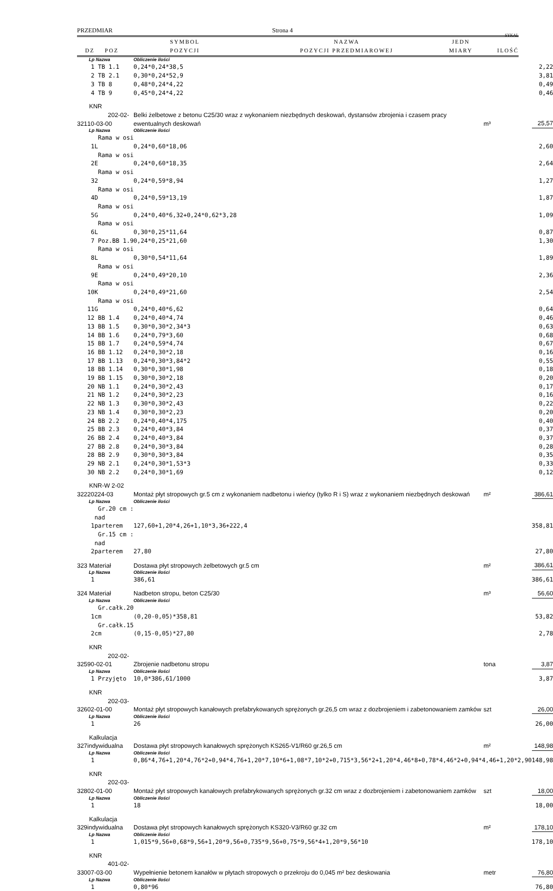PRZEDMIAR Strona 4
SYKAL
| DZ | POZ | SYMBOL POZYCJI | NAZWA POZYCJI PRZEDMIAROWEJ | JEDN MIARY | ILOŚĆ |
| --- | --- | --- | --- | --- | --- |
| | | Lp | Nazwa | Obliczenie ilości | | |
| | | 1 | TB 1.1 | 0,24*0,24*38,5 | | 2,22 |
| | | 2 | TB 2.1 | 0,30*0,24*52,9 | | 3,81 |
| | | 3 | TB 8 | 0,48*0,24*4,22 | | 0,49 |
| | | 4 | TB 9 | 0,45*0,24*4,22 | | 0,46 |
| 3 | 21 | KNR 202-02-10-03-00 | | Belki żelbetowe z betonu C25/30 wraz z wykonaniem niezbędnych deskowań, dystansów zbrojenia i czasem pracy ewentualnych deskowań | m³ | 25,57 |
| | | Lp | Nazwa | Obliczenie ilości | | |
| | | 1 | Rama w osi L | 0,24*0,60*18,06 | | 2,60 |
| | | 2 | Rama w osi E | 0,24*0,60*18,35 | | 2,64 |
| | | 3 | Rama w osi 2 | 0,24*0,59*8,94 | | 1,27 |
| | | 4 | Rama w osi D | 0,24*0,59*13,19 | | 1,87 |
| | | 5 | Rama w osi G | 0,24*0,40*6,32+0,24*0,62*3,28 | | 1,09 |
| | | 6 | Rama w osi L | 0,30*0,25*11,64 | | 0,87 |
| | | 7 | Poz.BB 1.9 | 0,24*0,25*21,60 | | 1,30 |
| | | 8 | Rama w osi L | 0,30*0,54*11,64 | | 1,89 |
| | | 9 | Rama w osi E | 0,24*0,49*20,10 | | 2,36 |
| | | 10 | Rama w osi K | 0,24*0,49*21,60 | | 2,54 |
| | | 11 | Rama w osi G | 0,24*0,40*6,62 | | 0,64 |
| | | 12 | BB 1.4 | 0,24*0,40*4,74 | | 0,46 |
| | | 13 | BB 1.5 | 0,30*0,30*2,34*3 | | 0,63 |
| | | 14 | BB 1.6 | 0,24*0,79*3,60 | | 0,68 |
| | | 15 | BB 1.7 | 0,24*0,59*4,74 | | 0,67 |
| | | 16 | BB 1.12 | 0,24*0,30*2,18 | | 0,16 |
| | | 17 | BB 1.13 | 0,24*0,30*3,84*2 | | 0,55 |
| | | 18 | BB 1.14 | 0,30*0,30*1,98 | | 0,18 |
| | | 19 | BB 1.15 | 0,30*0,30*2,18 | | 0,20 |
| | | 20 | NB 1.1 | 0,24*0,30*2,43 | | 0,17 |
| | | 21 | NB 1.2 | 0,24*0,30*2,23 | | 0,16 |
| | | 22 | NB 1.3 | 0,30*0,30*2,43 | | 0,22 |
| | | 23 | NB 1.4 | 0,30*0,30*2,23 | | 0,20 |
| | | 24 | BB 2.2 | 0,24*0,40*4,175 | | 0,40 |
| | | 25 | BB 2.3 | 0,24*0,40*3,84 | | 0,37 |
| | | 26 | BB 2.4 | 0,24*0,40*3,84 | | 0,37 |
| | | 27 | BB 2.8 | 0,24*0,30*3,84 | | 0,28 |
| | | 28 | BB 2.9 | 0,30*0,30*3,84 | | 0,35 |
| | | 29 | NB 2.1 | 0,24*0,30*1,53*3 | | 0,33 |
| | | 30 | NB 2.2 | 0,24*0,30*1,69 | | 0,12 |
| 3 | 22 | KNR-W 2-02 20224-03 | | Montaż płyt stropowych gr.5 cm z wykonaniem nadbetonu i wieńcy (tylko R i S) wraz z wykonaniem niezbędnych deskowań | m² | 386,61 |
| | | Lp | Nazwa | Obliczenie ilości | | |
| | | 1 | Gr.20 cm : nad parterem | 127,60+1,20*4,26+1,10*3,36+222,4 | | 358,81 |
| | | 2 | Gr.15 cm : nad parterem | 27,80 | | 27,80 |
| 3 | 23 | Materiał | | Dostawa płyt stropowych żelbetowych gr.5 cm | m² | 386,61 |
| | | Lp | Nazwa | Obliczenie ilości | | |
| | | 1 | | 386,61 | | 386,61 |
| 3 | 24 | Materiał | | Nadbeton stropu, beton C25/30 | m³ | 56,60 |
| | | Lp | Nazwa | Obliczenie ilości | | |
| | | 1 | Gr.całk.20 cm | (0,20-0,05)*358,81 | | 53,82 |
| | | 2 | Gr.całk.15 cm | (0,15-0,05)*27,80 | | 2,78 |
| 3 | 25 | KNR 202-02-90-02-01 | | Zbrojenie nadbetonu stropu | tona | 3,87 |
| | | Lp | Nazwa | Obliczenie ilości | | |
| | | 1 | Przyjęto | 10,0*386,61/1000 | | 3,87 |
| 3 | 26 | KNR 202-03-02-01-00 | | Montaż płyt stropowych kanałowych prefabrykowanych sprężonych gr.26,5 cm wraz z dozbrojeniem i zabetonowaniem zamków | szt | 26,00 |
| | | Lp | Nazwa | Obliczenie ilości | | |
| | | 1 | | 26 | | 26,00 |
| 3 | 27 | Kalkulacja indywidualna | | Dostawa płyt stropowych kanałowych sprężonych KS265-V1/R60 gr.26,5 cm | m² | 148,98 |
| | | Lp | Nazwa | Obliczenie ilości | | |
| | | 1 | | 0,86*4,76+1,20*4,76*2+0,94*4,76+1,20*7,10*6+1,08*7,10*2+0,715*3,56*2+1,20*4,46*8+0,78*4,46*2+0,94*4,46+1,20*2,90 | | 148,98 |
| 3 | 28 | KNR 202-03-02-01-00 | | Montaż płyt stropowych kanałowych prefabrykowanych sprężonych gr.32 cm wraz z dozbrojeniem i zabetonowaniem zamków | szt | 18,00 |
| | | Lp | Nazwa | Obliczenie ilości | | |
| | | 1 | | 18 | | 18,00 |
| 3 | 29 | Kalkulacja indywidualna | | Dostawa płyt stropowych kanałowych sprężonych KS320-V3/R60 gr.32 cm | m² | 178,10 |
| | | Lp | Nazwa | Obliczenie ilości | | |
| | | 1 | | 1,015*9,56+0,68*9,56+1,20*9,56+0,735*9,56+0,75*9,56*4+1,20*9,56*10 | | 178,10 |
| 3 | 30 | KNR 401-02-07-03-00 | | Wypełnienie betonem kanałów w płytach stropowych o przekroju do 0,045 m² bez deskowania | metr | 76,80 |
| | | Lp | Nazwa | Obliczenie ilości | | |
| | | 1 | | 0,80*96 | | 76,80 |